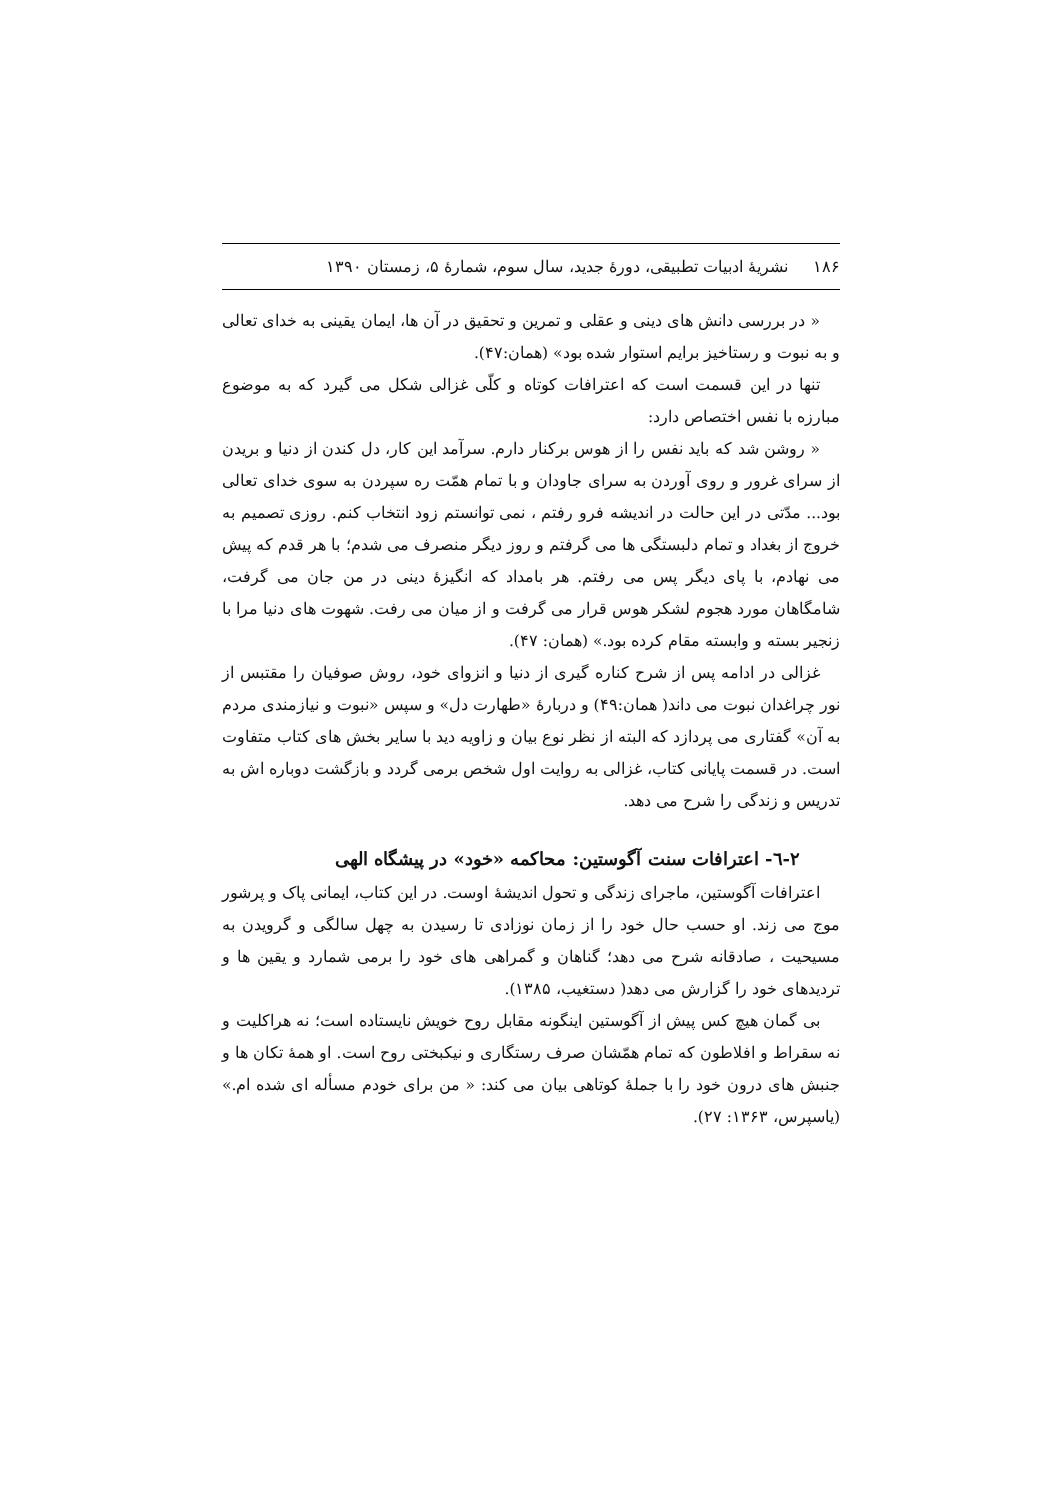۱۸۶ نشریهٔ ادبیات تطبیقی، دورهٔ جدید، سال سوم، شمارهٔ ۵، زمستان ۱۳۹۰
« در بررسی دانش های دینی و عقلی و تمرین و تحقیق در آن ها، ایمان یقینی به خدای تعالی و به نبوت و رستاخیز برایم استوار شده بود» (همان:۴۷).
تنها در این قسمت است که اعترافات کوتاه و کلّی غزالی شکل می گیرد که به موضوع مبارزه با نفس اختصاص دارد:
« روشن شد که باید نفس را از هوس برکنار دارم. سرآمد این کار، دل کندن از دنیا و بریدن از سرای غرور و روی آوردن به سرای جاودان و با تمام همّت ره سپردن به سوی خدای تعالی بود... مدّتی در این حالت در اندیشه فرو رفتم ، نمی توانستم زود انتخاب کنم. روزی تصمیم به خروج از بغداد و تمام دلبستگی ها می گرفتم و روز دیگر منصرف می شدم؛ با هر قدم که پیش می نهادم، با پای دیگر پس می رفتم. هر بامداد که انگیزهٔ دینی در من جان می گرفت، شامگاهان مورد هجوم لشکر هوس قرار می گرفت و از میان می رفت. شهوت های دنیا مرا با زنجیر بسته و وابسته مقام کرده بود.» (همان: ۴۷).
غزالی در ادامه پس از شرح کناره گیری از دنیا و انزوای خود، روش صوفیان را مقتبس از نور چراغدان نبوت می داند( همان:۴۹) و دربارهٔ «طهارت دل» و سپس «نبوت و نیازمندی مردم به آن» گفتاری می پردازد که البته از نظر نوع بیان و زاویه دید با سایر بخش های کتاب متفاوت است. در قسمت پایانی کتاب، غزالی به روایت اول شخص برمی گردد و بازگشت دوباره اش به تدریس و زندگی را شرح می دهد.
۲-٦- اعترافات سنت آگوستین: محاکمه «خود» در پیشگاه الهی
اعترافات آگوستین، ماجرای زندگی و تحول اندیشهٔ اوست. در این کتاب، ایمانی پاک و پرشور موج می زند. او حسب حال خود را از زمان نوزادی تا رسیدن به چهل سالگی و گرویدن به مسیحیت ، صادقانه شرح می دهد؛ گناهان و گمراهی های خود را برمی شمارد و یقین ها و تردیدهای خود را گزارش می دهد( دستغیب، ۱۳۸۵).
بی گمان هیچ کس پیش از آگوستین اینگونه مقابل روح خویش نایستاده است؛ نه هراکلیت و نه سقراط و افلاطون که تمام همّشان صرف رستگاری و نیکبختی روح است. او همهٔ تکان ها و جنبش های درون خود را با جملهٔ کوتاهی بیان می کند: « من برای خودم مسأله ای شده ام.» (یاسپرس، ۱۳۶۳: ۲۷).